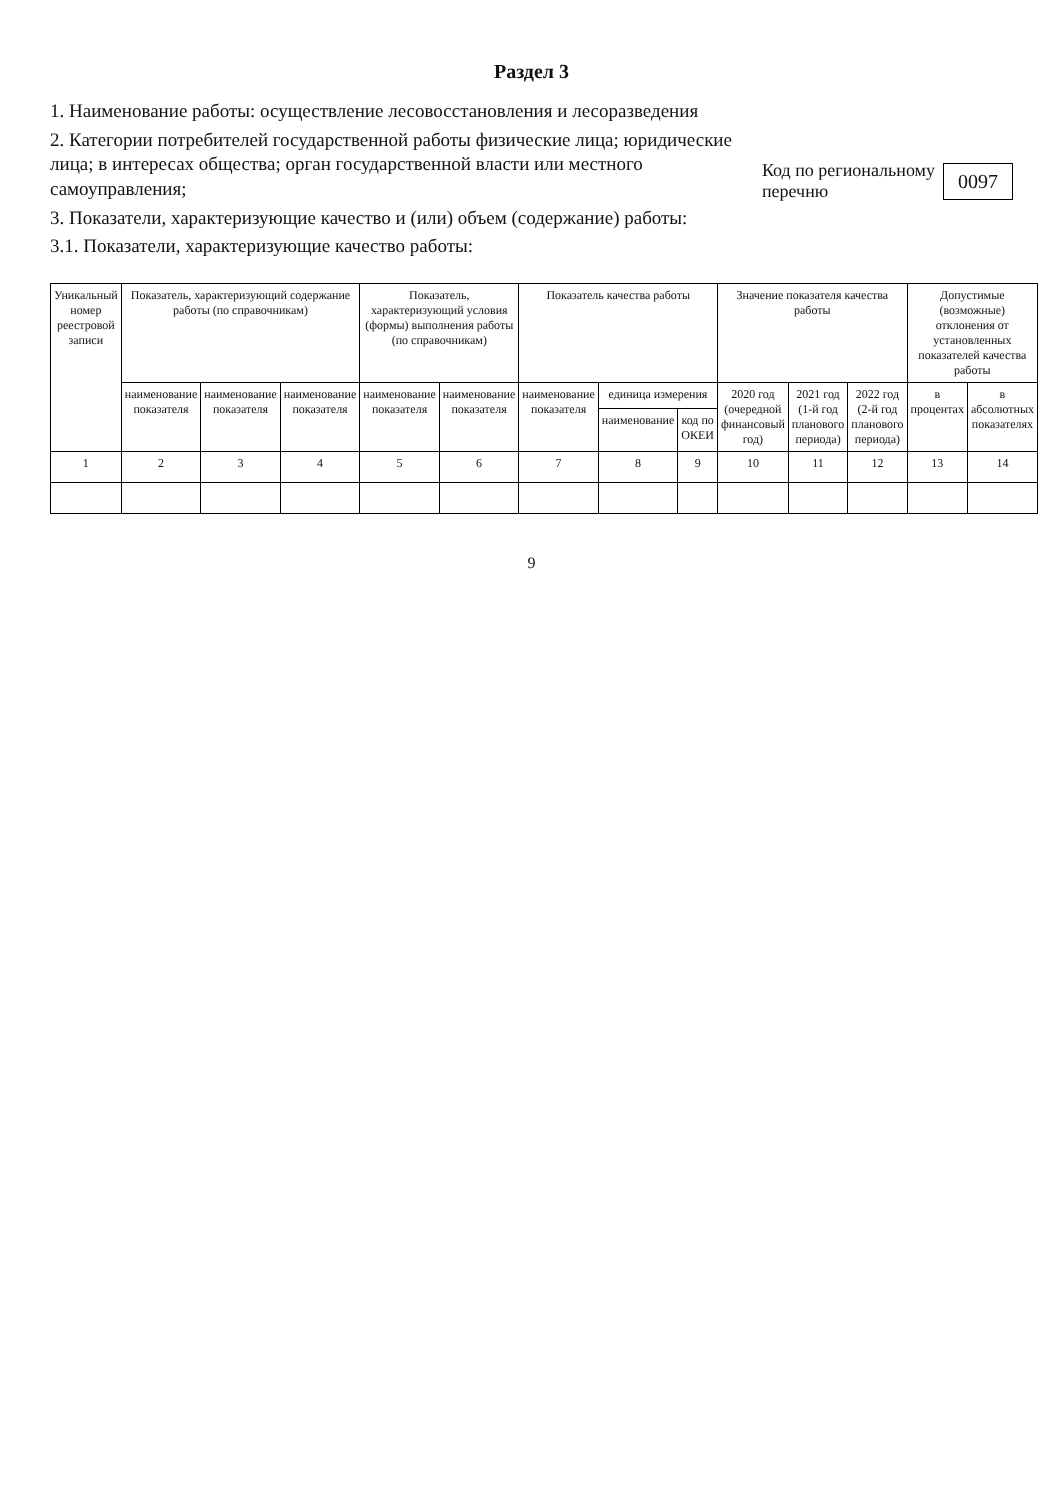Раздел 3
1. Наименование работы: осуществление лесовосстановления и лесоразведения
2. Категории потребителей государственной работы физические лица; юридические лица; в интересах общества; орган государственной власти или местного самоуправления;
3. Показатели, характеризующие качество и (или) объем (содержание) работы:
3.1. Показатели, характеризующие качество работы:
Код по региональному
перечню 0097
| Уникальный номер реестровой записи | Показатель, характеризующий содержание работы (по справочникам) | | | Показатель, характеризующий условия (формы) выполнения работы (по справочникам) | | Показатель качества работы | | | Значение показателя качества работы | | | Допустимые (возможные) отклонения от установленных показателей качества работы | |
| --- | --- | --- | --- | --- | --- | --- | --- | --- | --- | --- | --- | --- | --- |
| | наименование показателя | наименование показателя | наименование показателя | наименование показателя | наименование показателя | наименование показателя | единица измерения | | 2020 год (очередной финансовый год) | 2021 год (1-й год планового периода) | 2022 год (2-й год планового периода) | в процентах | в абсолютных показателях |
| | | | | | | | наименование | код по ОКЕИ | | | | | |
| 1 | 2 | 3 | 4 | 5 | 6 | 7 | 8 | 9 | 10 | 11 | 12 | 13 | 14 |
9